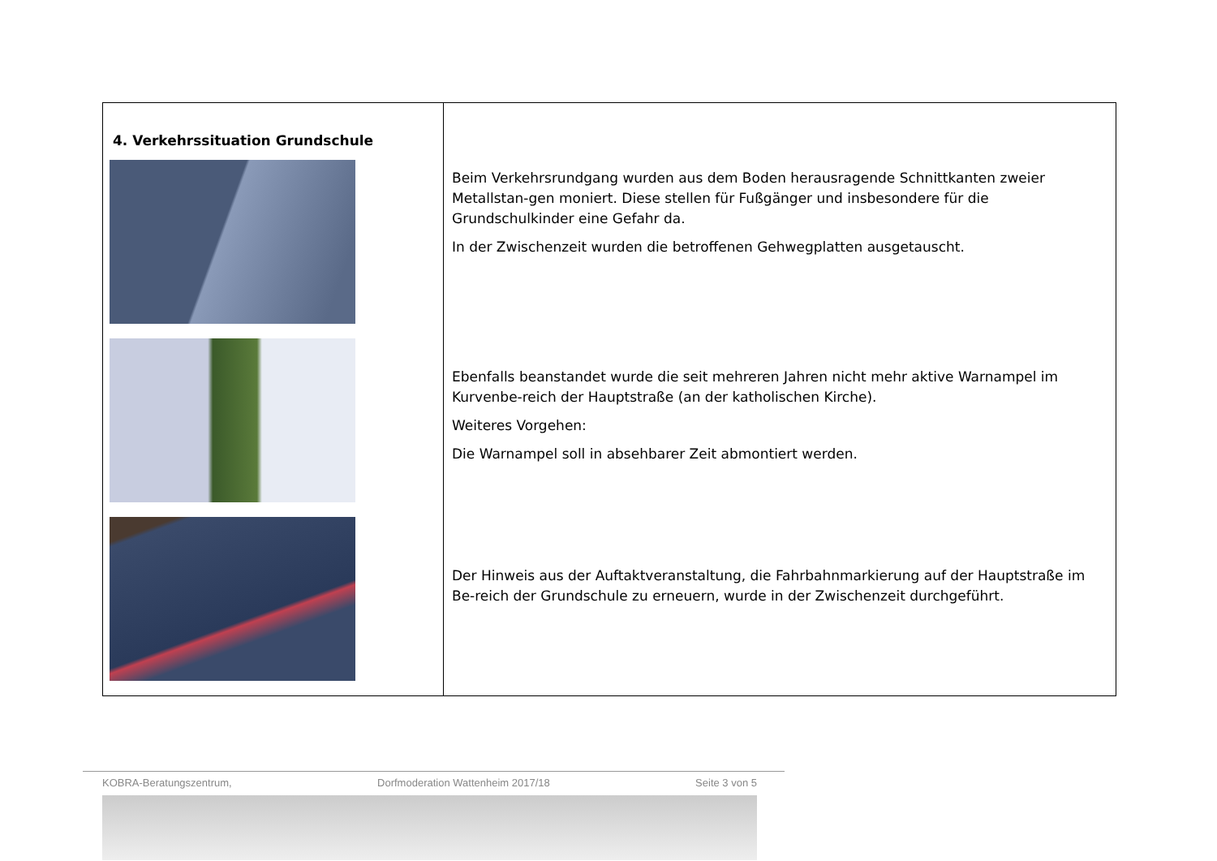| 4. Verkehrssituation Grundschule | Beim Verkehrsrundgang wurden aus dem Boden herausragende Schnittkanten zweier Metallstan-gen moniert. Diese stellen für Fußgänger und insbesondere für die Grundschulkinder eine Gefahr da. In der Zwischenzeit wurden die betroffenen Gehwegplatten ausgetauscht. Ebenfalls beanstandet wurde die seit mehreren Jahren nicht mehr aktive Warnampel im Kurvenbe-reich der Hauptstraße (an der katholischen Kirche). Weiteres Vorgehen: Die Warnampel soll in absehbarer Zeit abmontiert werden. Der Hinweis aus der Auftaktveranstaltung, die Fahrbahnmarkierung auf der Hauptstraße im Be-reich der Grundschule zu erneuern, wurde in der Zwischenzeit durchgeführt. |
KOBRA-Beratungszentrum, Dorfmoderation Wattenheim 2017/18 Seite 3 von 5